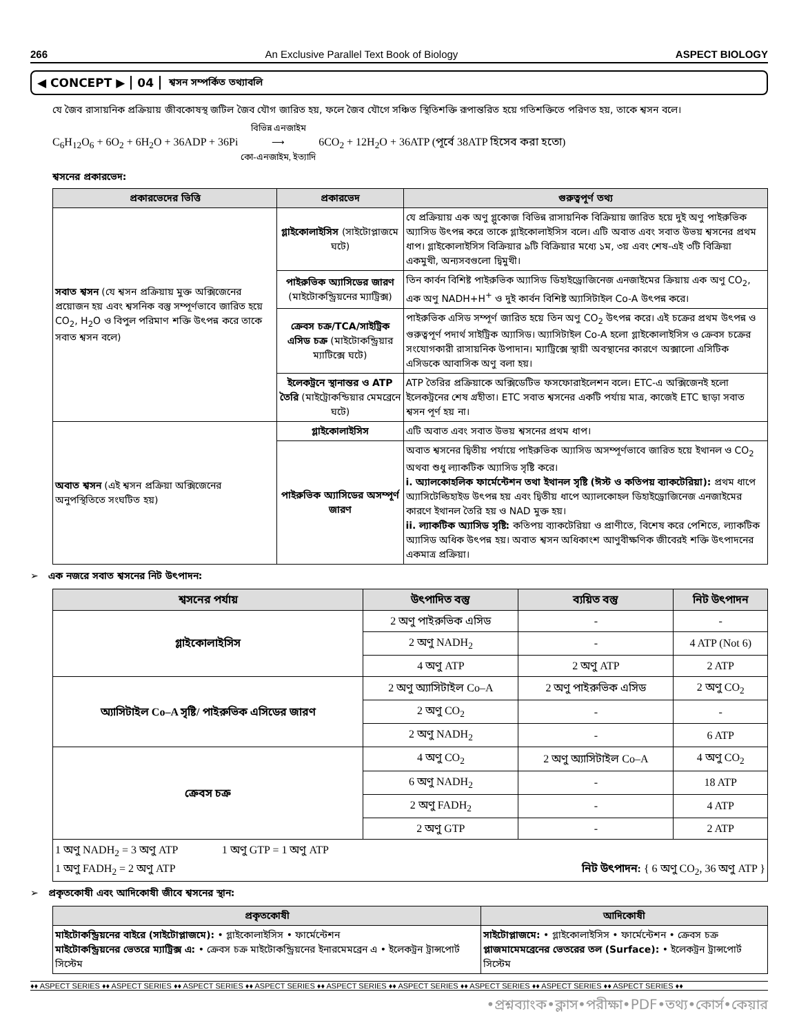266 An Exclusive Parallel Text Book of Biology ASPECT BIOLOGY
◀ CONCEPT ▶ 04 শ্বসন সম্পর্কিত তথ্যাবলি
যে জৈব রাসায়নিক প্রক্রিয়ায় জীবকোষস্থ জটিল জৈব যৌগ জারিত হয়, ফলে জৈব যৌগে সঞ্চিত স্থিতিশক্তি রূপান্তরিত হয়ে গতিশক্তিতে পরিণত হয়, তাকে শ্বসন বলে।
C<sub>6</sub>H<sub>12</sub>O<sub>6</sub> + 6O<sub>2</sub> + 6H<sub>2</sub>O + 36ADP + 36Pi বিভিন্ন এনজাইম
⟶
কো-এনজাইম, ইত্যাদি 6CO<sub>2</sub> + 12H<sub>2</sub>O + 36ATP (পূর্বে 38ATP হিসেব করা হতো)
শ্বসনের প্রকারভেদ:
| প্রকারভেদের ভিত্তি | প্রকারভেদ | গুরুত্বপূর্ণ তথ্য |
| --- | --- | --- |
| সবাত শ্বসন (যে শ্বসন প্রক্রিয়ায় মুক্ত অক্সিজেনের প্রয়োজন হয় এবং শ্বসনিক বস্তু সম্পূর্ণভাবে জারিত হয়ে CO<sub>2</sub>, H<sub>2</sub>O ও বিপুল পরিমাণ শক্তি উৎপন্ন করে তাকে সবাত শ্বসন বলে) | গ্লাইকোলাইসিস (সাইটোপ্লাজমে ঘটে) | যে প্রক্রিয়ায় এক অণু গ্লুকোজ বিভিন্ন রাসায়নিক বিক্রিয়ায় জারিত হয়ে দুই অণু পাইরুভিক অ্যাসিড উৎপন্ন করে তাকে গ্লাইকোলাইসিস বলে। এটি অবাত এবং সবাত উভয় শ্বসনের প্রথম ধাপ। গ্লাইকোলাইসিস বিক্রিয়ার ৯টি বিক্রিয়ার মধ্যে ১ম, ৩য় এবং শেষ-এই ৩টি বিক্রিয়া একমুখী, অন্যসবগুলো দ্বিমুখী। |
| | পাইরুভিক অ্যাসিডের জারণ (মাইটোকন্ড্রিয়নের ম্যাট্রিক্স) | তিন কার্বন বিশিষ্ট পাইরুভিক অ্যাসিড ডিহাইড্রোজিনেজ এনজাইমের ক্রিয়ায় এক অণু CO<sub>2</sub>, এক অণু NADH+H<sup>+</sup> ও দুই কার্বন বিশিষ্ট অ্যাসিটাইল Co-A উৎপন্ন করে। |
| | ক্রেবস চক্র/TCA/সাইট্রিক এসিড চক্র (মাইটোকন্ড্রিয়ার ম্যাটিক্সে ঘটে) | পাইরুভিক এসিড সম্পূর্ণ জারিত হয়ে তিন অণু CO<sub>2</sub> উৎপন্ন করে। এই চক্রের প্রথম উৎপন্ন ও গুরুত্বপূর্ণ পদার্থ সাইট্রিক অ্যাসিড। অ্যাসিটাইল Co-A হলো গ্লাইকোলাইসিস ও ক্রেবস চক্রের সংযোগকারী রাসায়নিক উপাদান। ম্যাট্রিক্সে স্থায়ী অবস্থানের কারণে অক্সালো এসিটিক এসিডকে আবাসিক অণু বলা হয়। |
| | ইলেকট্রনে স্থানান্তর ও ATP তৈরি (মাইট্রোকন্ডিয়ার মেমব্রেনে ঘটে) | ATP তৈরির প্রক্রিয়াকে অক্সিডেটিভ ফসফোরাইলেশন বলে। ETC-এ অক্সিজেনই হলো ইলেকট্রনের শেষ গ্রহীতা। ETC সবাত শ্বসনের একটি পর্যায় মাত্র, কাজেই ETC ছাড়া সবাত শ্বসন পূর্ণ হয় না। |
| অবাত শ্বসন (এই শ্বসন প্রক্রিয়া অক্সিজেনের অনুপস্থিতিতে সংঘটিত হয়) | গ্লাইকোলাইসিস | এটি অবাত এবং সবাত উভয় শ্বসনের প্রথম ধাপ। |
| | পাইরুভিক অ্যাসিডের অসম্পূর্ণ জারণ | অবাত শ্বসনের দ্বিতীয় পর্যায়ে পাইরুভিক অ্যাসিড অসম্পূর্ণভাবে জারিত হয়ে ইথানল ও CO<sub>2</sub> অথবা শুধু ল্যাকটিক অ্যাসিড সৃষ্টি করে। i. অ্যালকোহলিক ফার্মেন্টেশন তথা ইথানল সৃষ্টি (ঈস্ট ও কতিপয় ব্যাকটেরিয়া): প্রথম ধাপে অ্যাসিটেল্ডিহাইড উৎপন্ন হয় এবং দ্বিতীয় ধাপে অ্যালকোহল ডিহাইড্রোজিনেজ এনজাইমের কারণে ইথানল তৈরি হয় ও NAD মুক্ত হয়। ii. ল্যাকটিক অ্যাসিড সৃষ্টি: কতিপয় ব্যাকটেরিয়া ও প্রাণীতে, বিশেষ করে পেশিতে, ল্যাকটিক অ্যাসিড অধিক উৎপন্ন হয়। অবাত শ্বসন অধিকাংশ আণুবীক্ষণিক জীবেরই শক্তি উৎপাদনের একমাত্র প্রক্রিয়া। |
➢ এক নজরে সবাত শ্বসনের নিট উৎপাদন:
| শ্বসনের পর্যায় | উৎপাদিত বস্তু | ব্যয়িত বস্তু | নিট উৎপাদন |
| --- | --- | --- | --- |
| গ্লাইকোলাইসিস | 2 অণু পাইরুভিক এসিড | - | - |
| | 2 অণু NADH<sub>2</sub> | - | 4 ATP (Not 6) |
| | 4 অণু ATP | 2 অণু ATP | 2 ATP |
| অ্যাসিটাইল Co–A সৃষ্টি/ পাইরুভিক এসিডের জারণ | 2 অণু অ্যাসিটাইল Co–A | 2 অণু পাইরুভিক এসিড | 2 অণু CO<sub>2</sub> |
| | 2 অণু CO<sub>2</sub> | - | - |
| | 2 অণু NADH<sub>2</sub> | - | 6 ATP |
| ক্রেবস চক্র | 4 অণু CO<sub>2</sub> | 2 অণু অ্যাসিটাইল Co–A | 4 অণু CO<sub>2</sub> |
| | 6 অণু NADH<sub>2</sub> | - | 18 ATP |
| | 2 অণু FADH<sub>2</sub> | - | 4 ATP |
| | 2 অণু GTP | - | 2 ATP |
| 1 অণু NADH<sub>2</sub> = 3 অণু ATP 1 অণু GTP = 1 অণু ATP 1 অণু FADH<sub>2</sub> = 2 অণু ATP নিট উৎপাদন: { 6 অণু CO<sub>2</sub>, 36 অণু ATP } | | | |
➢ প্রকৃতকোষী এবং আদিকোষী জীবে শ্বসনের স্থান:
| প্রকৃতকোষী | আদিকোষী |
| --- | --- |
| মাইটোকন্ড্রিয়নের বাইরে (সাইটোপ্লাজমে): • গ্লাইকোলাইসিস • ফার্মেন্টেশন মাইটোকন্ড্রিয়নের ভেতরে ম্যাট্রিক্স এ: • ক্রেবস চক্র মাইটোকন্ড্রিয়নের ইনারমেমব্রেন এ • ইলেকট্রন ট্রান্সপোর্ট সিস্টেম | সাইটোপ্লাজমে: • গ্লাইকোলাইসিস • ফার্মেন্টেশন • ক্রেবস চক্র প্লাজমামেমব্রেনের ভেতরের তল (Surface): • ইলেকট্রন ট্রান্সপোর্ট সিস্টেম |
♦♦ ASPECT SERIES ♦♦ ASPECT SERIES ♦♦ ASPECT SERIES ♦♦ ASPECT SERIES ♦♦ ASPECT SERIES ♦♦ ASPECT SERIES ♦♦ ASPECT SERIES ♦♦ ASPECT SERIES ♦♦ ASPECT SERIES ♦♦
•প্রশ্নব্যাংক•ক্লাস•পরীক্ষা•PDF•তথ্য•কোর্স•কেয়ার